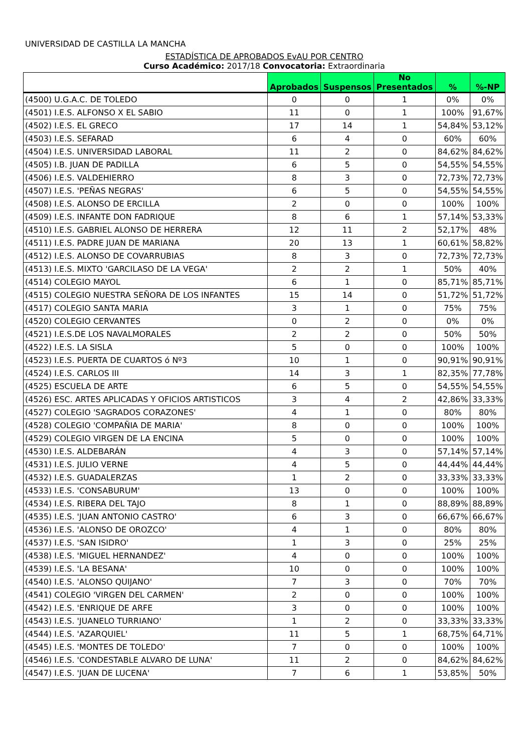UNIVERSIDAD DE CASTILLA LA MANCHA
ESTADÍSTICA DE APROBADOS EvAU POR CENTRO
Curso Académico: 2017/18 Convocatoria: Extraordinaria
| | Aprobados | Suspensos | No Presentados | % | %-NP |
| --- | --- | --- | --- | --- | --- |
| (4500) U.G.A.C. DE TOLEDO | 0 | 0 | 1 | 0% | 0% |
| (4501) I.E.S. ALFONSO X EL SABIO | 11 | 0 | 1 | 100% | 91,67% |
| (4502) I.E.S. EL GRECO | 17 | 14 | 1 | 54,84% | 53,12% |
| (4503) I.E.S. SEFARAD | 6 | 4 | 0 | 60% | 60% |
| (4504) I.E.S. UNIVERSIDAD LABORAL | 11 | 2 | 0 | 84,62% | 84,62% |
| (4505) I.B. JUAN DE PADILLA | 6 | 5 | 0 | 54,55% | 54,55% |
| (4506) I.E.S. VALDEHIERRO | 8 | 3 | 0 | 72,73% | 72,73% |
| (4507) I.E.S. 'PEÑAS NEGRAS' | 6 | 5 | 0 | 54,55% | 54,55% |
| (4508) I.E.S. ALONSO DE ERCILLA | 2 | 0 | 0 | 100% | 100% |
| (4509) I.E.S. INFANTE DON FADRIQUE | 8 | 6 | 1 | 57,14% | 53,33% |
| (4510) I.E.S. GABRIEL ALONSO DE HERRERA | 12 | 11 | 2 | 52,17% | 48% |
| (4511) I.E.S. PADRE JUAN DE MARIANA | 20 | 13 | 1 | 60,61% | 58,82% |
| (4512) I.E.S. ALONSO DE COVARRUBIAS | 8 | 3 | 0 | 72,73% | 72,73% |
| (4513) I.E.S. MIXTO 'GARCILASO DE LA VEGA' | 2 | 2 | 1 | 50% | 40% |
| (4514) COLEGIO MAYOL | 6 | 1 | 0 | 85,71% | 85,71% |
| (4515) COLEGIO NUESTRA SEÑORA DE LOS INFANTES | 15 | 14 | 0 | 51,72% | 51,72% |
| (4517) COLEGIO SANTA MARIA | 3 | 1 | 0 | 75% | 75% |
| (4520) COLEGIO CERVANTES | 0 | 2 | 0 | 0% | 0% |
| (4521) I.E.S.DE LOS NAVALMORALES | 2 | 2 | 0 | 50% | 50% |
| (4522) I.E.S. LA SISLA | 5 | 0 | 0 | 100% | 100% |
| (4523) I.E.S. PUERTA DE CUARTOS ó Nº3 | 10 | 1 | 0 | 90,91% | 90,91% |
| (4524) I.E.S. CARLOS III | 14 | 3 | 1 | 82,35% | 77,78% |
| (4525) ESCUELA DE ARTE | 6 | 5 | 0 | 54,55% | 54,55% |
| (4526) ESC. ARTES APLICADAS Y OFICIOS ARTISTICOS | 3 | 4 | 2 | 42,86% | 33,33% |
| (4527) COLEGIO 'SAGRADOS CORAZONES' | 4 | 1 | 0 | 80% | 80% |
| (4528) COLEGIO 'COMPAÑIA DE MARIA' | 8 | 0 | 0 | 100% | 100% |
| (4529) COLEGIO VIRGEN DE LA ENCINA | 5 | 0 | 0 | 100% | 100% |
| (4530) I.E.S. ALDEBARÁN | 4 | 3 | 0 | 57,14% | 57,14% |
| (4531) I.E.S. JULIO VERNE | 4 | 5 | 0 | 44,44% | 44,44% |
| (4532) I.E.S. GUADALERZAS | 1 | 2 | 0 | 33,33% | 33,33% |
| (4533) I.E.S. 'CONSABURUM' | 13 | 0 | 0 | 100% | 100% |
| (4534) I.E.S. RIBERA DEL TAJO | 8 | 1 | 0 | 88,89% | 88,89% |
| (4535) I.E.S. 'JUAN ANTONIO CASTRO' | 6 | 3 | 0 | 66,67% | 66,67% |
| (4536) I.E.S. 'ALONSO DE OROZCO' | 4 | 1 | 0 | 80% | 80% |
| (4537) I.E.S. 'SAN ISIDRO' | 1 | 3 | 0 | 25% | 25% |
| (4538) I.E.S. 'MIGUEL HERNANDEZ' | 4 | 0 | 0 | 100% | 100% |
| (4539) I.E.S. 'LA BESANA' | 10 | 0 | 0 | 100% | 100% |
| (4540) I.E.S. 'ALONSO QUIJANO' | 7 | 3 | 0 | 70% | 70% |
| (4541) COLEGIO 'VIRGEN DEL CARMEN' | 2 | 0 | 0 | 100% | 100% |
| (4542) I.E.S. 'ENRIQUE DE ARFE | 3 | 0 | 0 | 100% | 100% |
| (4543) I.E.S. 'JUANELO TURRIANO' | 1 | 2 | 0 | 33,33% | 33,33% |
| (4544) I.E.S. 'AZARQUIEL' | 11 | 5 | 1 | 68,75% | 64,71% |
| (4545) I.E.S. 'MONTES DE TOLEDO' | 7 | 0 | 0 | 100% | 100% |
| (4546) I.E.S. 'CONDESTABLE ALVARO DE LUNA' | 11 | 2 | 0 | 84,62% | 84,62% |
| (4547) I.E.S. 'JUAN DE LUCENA' | 7 | 6 | 1 | 53,85% | 50% |